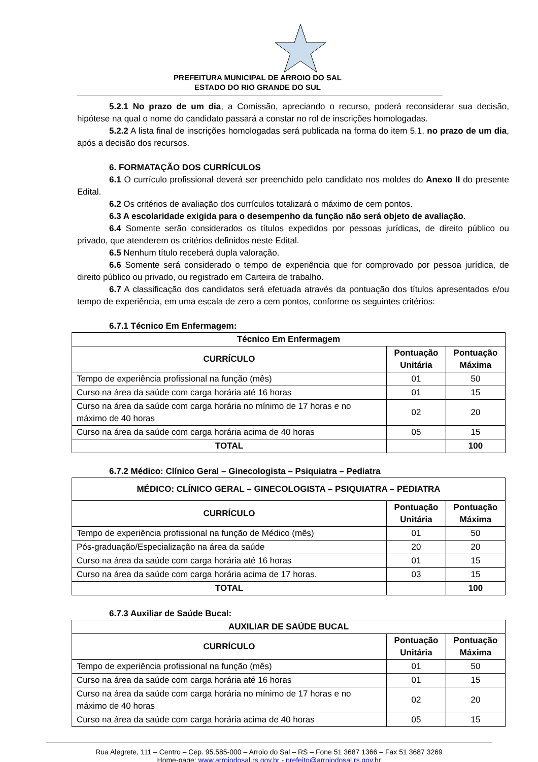PREFEITURA MUNICIPAL DE ARROIO DO SAL
ESTADO DO RIO GRANDE DO SUL
5.2.1 No prazo de um dia, a Comissão, apreciando o recurso, poderá reconsiderar sua decisão, hipótese na qual o nome do candidato passará a constar no rol de inscrições homologadas.
5.2.2 A lista final de inscrições homologadas será publicada na forma do item 5.1, no prazo de um dia, após a decisão dos recursos.
6. FORMATAÇÃO DOS CURRÍCULOS
6.1 O currículo profissional deverá ser preenchido pelo candidato nos moldes do Anexo II do presente Edital.
6.2 Os critérios de avaliação dos currículos totalizará o máximo de cem pontos.
6.3 A escolaridade exigida para o desempenho da função não será objeto de avaliação.
6.4 Somente serão considerados os títulos expedidos por pessoas jurídicas, de direito público ou privado, que atenderem os critérios definidos neste Edital.
6.5 Nenhum título receberá dupla valoração.
6.6 Somente será considerado o tempo de experiência que for comprovado por pessoa jurídica, de direito público ou privado, ou registrado em Carteira de trabalho.
6.7 A classificação dos candidatos será efetuada através da pontuação dos títulos apresentados e/ou tempo de experiência, em uma escala de zero a cem pontos, conforme os seguintes critérios:
6.7.1 Técnico Em Enfermagem:
| Técnico Em Enfermagem | | |
| --- | --- | --- |
| CURRÍCULO | Pontuação Unitária | Pontuação Máxima |
| Tempo de experiência profissional na função (mês) | 01 | 50 |
| Curso na área da saúde com carga horária até 16 horas | 01 | 15 |
| Curso na área da saúde com carga horária no mínimo de 17 horas e no máximo de 40 horas | 02 | 20 |
| Curso na área da saúde com carga horária acima de 40 horas | 05 | 15 |
| TOTAL | | 100 |
6.7.2 Médico: Clínico Geral – Ginecologista – Psiquiatra – Pediatra
| MÉDICO: CLÍNICO GERAL – GINECOLOGISTA – PSIQUIATRA – PEDIATRA | | |
| --- | --- | --- |
| CURRÍCULO | Pontuação Unitária | Pontuação Máxima |
| Tempo de experiência profissional na função de Médico (mês) | 01 | 50 |
| Pós-graduação/Especialização na área da saúde | 20 | 20 |
| Curso na área da saúde com carga horária até 16 horas | 01 | 15 |
| Curso na área da saúde com carga horária acima de 17 horas. | 03 | 15 |
| TOTAL | | 100 |
6.7.3 Auxiliar de Saúde Bucal:
| AUXILIAR DE SAÚDE BUCAL | | |
| --- | --- | --- |
| CURRÍCULO | Pontuação Unitária | Pontuação Máxima |
| Tempo de experiência profissional na função (mês) | 01 | 50 |
| Curso na área da saúde com carga horária até 16 horas | 01 | 15 |
| Curso na área da saúde com carga horária no mínimo de 17 horas e no máximo de 40 horas | 02 | 20 |
| Curso na área da saúde com carga horária acima de 40 horas | 05 | 15 |
Rua Alegrete, 111 – Centro – Cep. 95.585-000 – Arroio do Sal – RS – Fone 51 3687 1366 – Fax 51 3687 3269
Home-page: www.arroiodosal.rs.gov.br - prefeito@arroiodosal.rs.gov.br